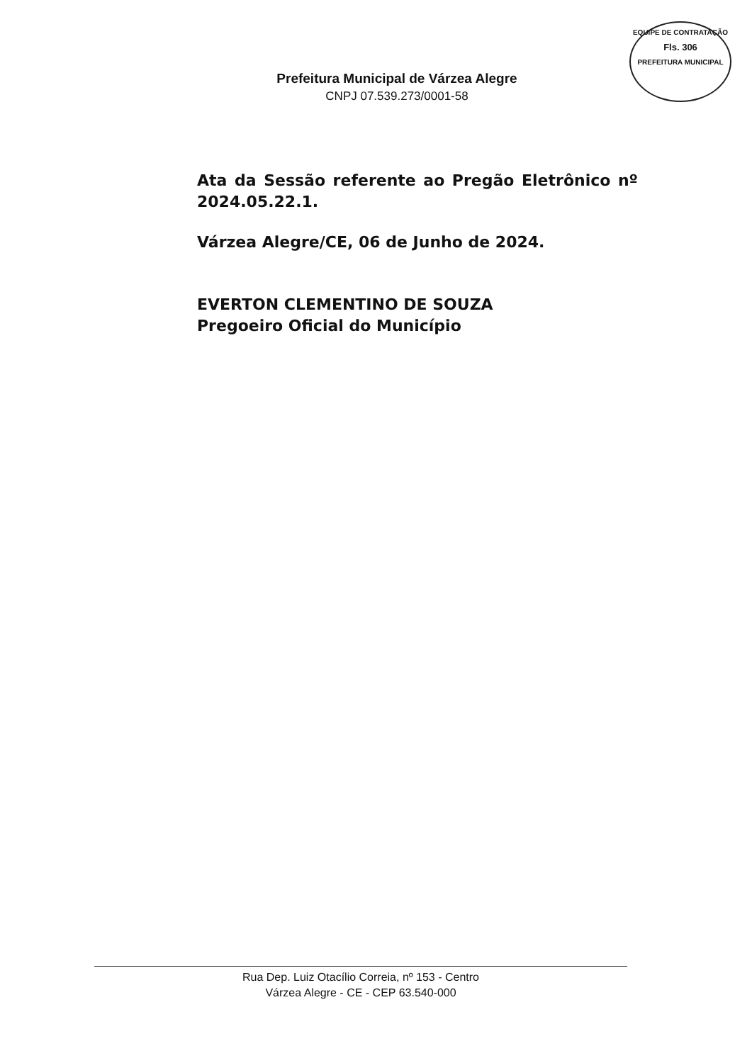EQUIPE DE CONTRATAÇÃO
Fls. 306
PREFEITURA MUNICIPAL
Prefeitura Municipal de Várzea Alegre
CNPJ 07.539.273/0001-58
Ata da Sessão referente ao Pregão Eletrônico nº 2024.05.22.1.
Várzea Alegre/CE, 06 de Junho de 2024.
EVERTON CLEMENTINO DE SOUZA
Pregoeiro Oficial do Município
Rua Dep. Luiz Otacílio Correia, nº 153 - Centro
Várzea Alegre - CE - CEP 63.540-000